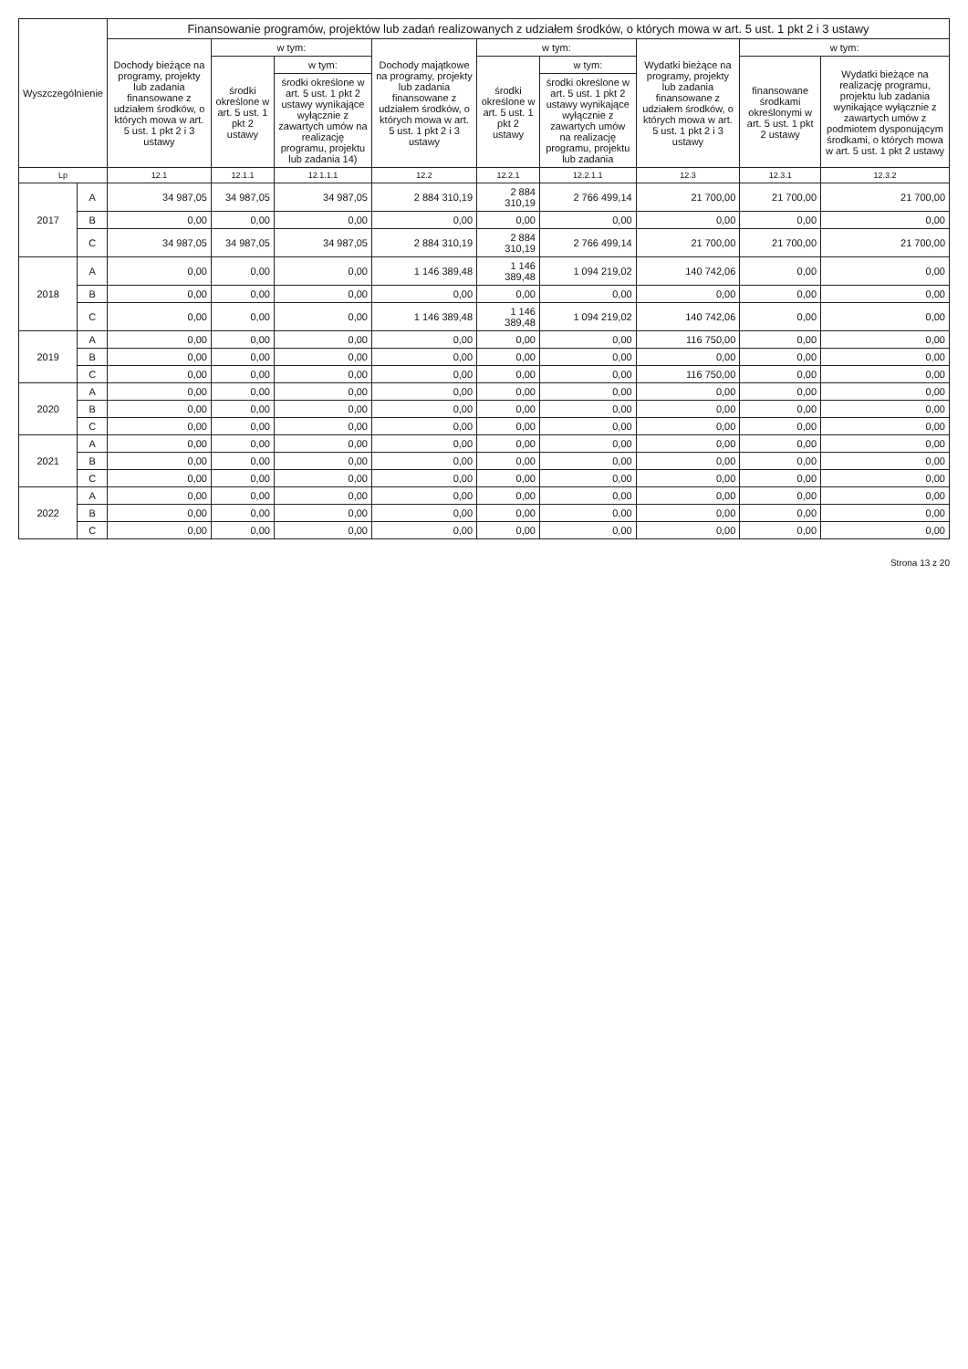| Wyszczególnienie | | Finansowanie programów, projektów lub zadań realizowanych z udziałem środków, o których mowa w art. 5 ust. 1 pkt 2 i 3 ustawy | | | | | | | | |
| --- | --- | --- | --- | --- | --- | --- | --- | --- | --- | --- |
| | | Dochody bieżące na programy, projekty lub zadania finansowane z udziałem środków, o których mowa w art. 5 ust. 1 pkt 2 i 3 ustawy | w tym: | | Dochody majątkowe na programy, projekty lub zadania finansowane z udziałem środków, o których mowa w art. 5 ust. 1 pkt 2 i 3 ustawy | w tym: | | Wydatki bieżące na programy, projekty lub zadania finansowane z udziałem środków, o których mowa w art. 5 ust. 1 pkt 2 i 3 ustawy | w tym: | |
| | | | środki określone w art. 5 ust. 1 pkt 2 ustawy | w tym: | | środki określone w art. 5 ust. 1 pkt 2 ustawy | w tym: | | finansowane środkami określonymi w art. 5 ust. 1 pkt 2 ustawy | Wydatki bieżące na realizację programu, projektu lub zadania wynikające wyłącznie z zawartych umów z podmiotem dysponującym środkami, o których mowa w art. 5 ust. 1 pkt 2 ustawy |
| | | | | środki określone w art. 5 ust. 1 pkt 2 ustawy wynikające wyłącznie z zawartych umów na realizację programu, projektu lub zadania 14) | | | środki określone w art. 5 ust. 1 pkt 2 ustawy wynikające wyłącznie z zawartych umów na realizację programu, projektu lub zadania | | | |
| Lp | | 12.1 | 12.1.1 | 12.1.1.1 | 12.2 | 12.2.1 | 12.2.1.1 | 12.3 | 12.3.1 | 12.3.2 |
| 2017 | A | 34 987,05 | 34 987,05 | 34 987,05 | 2 884 310,19 | 2 884 310,19 | 2 766 499,14 | 21 700,00 | 21 700,00 | 21 700,00 |
| | B | 0,00 | 0,00 | 0,00 | 0,00 | 0,00 | 0,00 | 0,00 | 0,00 | 0,00 |
| | C | 34 987,05 | 34 987,05 | 34 987,05 | 2 884 310,19 | 2 884 310,19 | 2 766 499,14 | 21 700,00 | 21 700,00 | 21 700,00 |
| 2018 | A | 0,00 | 0,00 | 0,00 | 1 146 389,48 | 1 146 389,48 | 1 094 219,02 | 140 742,06 | 0,00 | 0,00 |
| | B | 0,00 | 0,00 | 0,00 | 0,00 | 0,00 | 0,00 | 0,00 | 0,00 | 0,00 |
| | C | 0,00 | 0,00 | 0,00 | 1 146 389,48 | 1 146 389,48 | 1 094 219,02 | 140 742,06 | 0,00 | 0,00 |
| 2019 | A | 0,00 | 0,00 | 0,00 | 0,00 | 0,00 | 0,00 | 116 750,00 | 0,00 | 0,00 |
| | B | 0,00 | 0,00 | 0,00 | 0,00 | 0,00 | 0,00 | 0,00 | 0,00 | 0,00 |
| | C | 0,00 | 0,00 | 0,00 | 0,00 | 0,00 | 0,00 | 116 750,00 | 0,00 | 0,00 |
| 2020 | A | 0,00 | 0,00 | 0,00 | 0,00 | 0,00 | 0,00 | 0,00 | 0,00 | 0,00 |
| | B | 0,00 | 0,00 | 0,00 | 0,00 | 0,00 | 0,00 | 0,00 | 0,00 | 0,00 |
| | C | 0,00 | 0,00 | 0,00 | 0,00 | 0,00 | 0,00 | 0,00 | 0,00 | 0,00 |
| 2021 | A | 0,00 | 0,00 | 0,00 | 0,00 | 0,00 | 0,00 | 0,00 | 0,00 | 0,00 |
| | B | 0,00 | 0,00 | 0,00 | 0,00 | 0,00 | 0,00 | 0,00 | 0,00 | 0,00 |
| | C | 0,00 | 0,00 | 0,00 | 0,00 | 0,00 | 0,00 | 0,00 | 0,00 | 0,00 |
| 2022 | A | 0,00 | 0,00 | 0,00 | 0,00 | 0,00 | 0,00 | 0,00 | 0,00 | 0,00 |
| | B | 0,00 | 0,00 | 0,00 | 0,00 | 0,00 | 0,00 | 0,00 | 0,00 | 0,00 |
| | C | 0,00 | 0,00 | 0,00 | 0,00 | 0,00 | 0,00 | 0,00 | 0,00 | 0,00 |
Strona 13 z 20